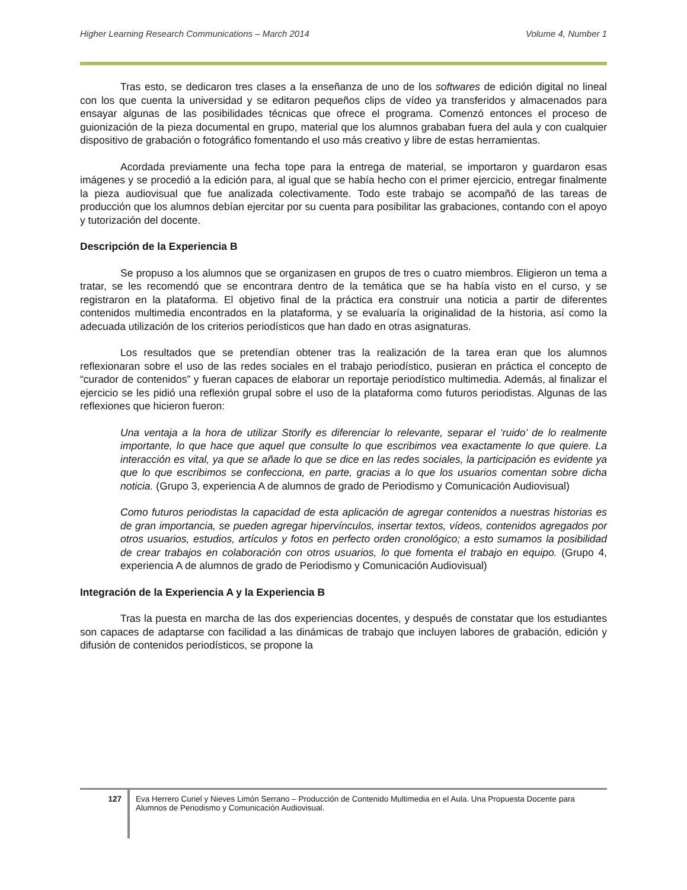Higher Learning Research Communications – March 2014 Volume 4, Number 1
Tras esto, se dedicaron tres clases a la enseñanza de uno de los softwares de edición digital no lineal con los que cuenta la universidad y se editaron pequeños clips de vídeo ya transferidos y almacenados para ensayar algunas de las posibilidades técnicas que ofrece el programa. Comenzó entonces el proceso de guionización de la pieza documental en grupo, material que los alumnos grababan fuera del aula y con cualquier dispositivo de grabación o fotográfico fomentando el uso más creativo y libre de estas herramientas.
Acordada previamente una fecha tope para la entrega de material, se importaron y guardaron esas imágenes y se procedió a la edición para, al igual que se había hecho con el primer ejercicio, entregar finalmente la pieza audiovisual que fue analizada colectivamente. Todo este trabajo se acompañó de las tareas de producción que los alumnos debían ejercitar por su cuenta para posibilitar las grabaciones, contando con el apoyo y tutorización del docente.
Descripción de la Experiencia B
Se propuso a los alumnos que se organizasen en grupos de tres o cuatro miembros. Eligieron un tema a tratar, se les recomendó que se encontrara dentro de la temática que se ha había visto en el curso, y se registraron en la plataforma. El objetivo final de la práctica era construir una noticia a partir de diferentes contenidos multimedia encontrados en la plataforma, y se evaluaría la originalidad de la historia, así como la adecuada utilización de los criterios periodísticos que han dado en otras asignaturas.
Los resultados que se pretendían obtener tras la realización de la tarea eran que los alumnos reflexionaran sobre el uso de las redes sociales en el trabajo periodístico, pusieran en práctica el concepto de “curador de contenidos” y fueran capaces de elaborar un reportaje periodístico multimedia. Además, al finalizar el ejercicio se les pidió una reflexión grupal sobre el uso de la plataforma como futuros periodistas. Algunas de las reflexiones que hicieron fueron:
Una ventaja a la hora de utilizar Storify es diferenciar lo relevante, separar el ‘ruido’ de lo realmente importante, lo que hace que aquel que consulte lo que escribimos vea exactamente lo que quiere. La interacción es vital, ya que se añade lo que se dice en las redes sociales, la participación es evidente ya que lo que escribimos se confecciona, en parte, gracias a lo que los usuarios comentan sobre dicha noticia. (Grupo 3, experiencia A de alumnos de grado de Periodismo y Comunicación Audiovisual)
Como futuros periodistas la capacidad de esta aplicación de agregar contenidos a nuestras historias es de gran importancia, se pueden agregar hipervínculos, insertar textos, vídeos, contenidos agregados por otros usuarios, estudios, artículos y fotos en perfecto orden cronológico; a esto sumamos la posibilidad de crear trabajos en colaboración con otros usuarios, lo que fomenta el trabajo en equipo. (Grupo 4, experiencia A de alumnos de grado de Periodismo y Comunicación Audiovisual)
Integración de la Experiencia A y la Experiencia B
Tras la puesta en marcha de las dos experiencias docentes, y después de constatar que los estudiantes son capaces de adaptarse con facilidad a las dinámicas de trabajo que incluyen labores de grabación, edición y difusión de contenidos periodísticos, se propone la
127
Eva Herrero Curiel y Nieves Limón Serrano – Producción de Contenido Multimedia en el Aula. Una Propuesta Docente para Alumnos de Periodismo y Comunicación Audiovisual.